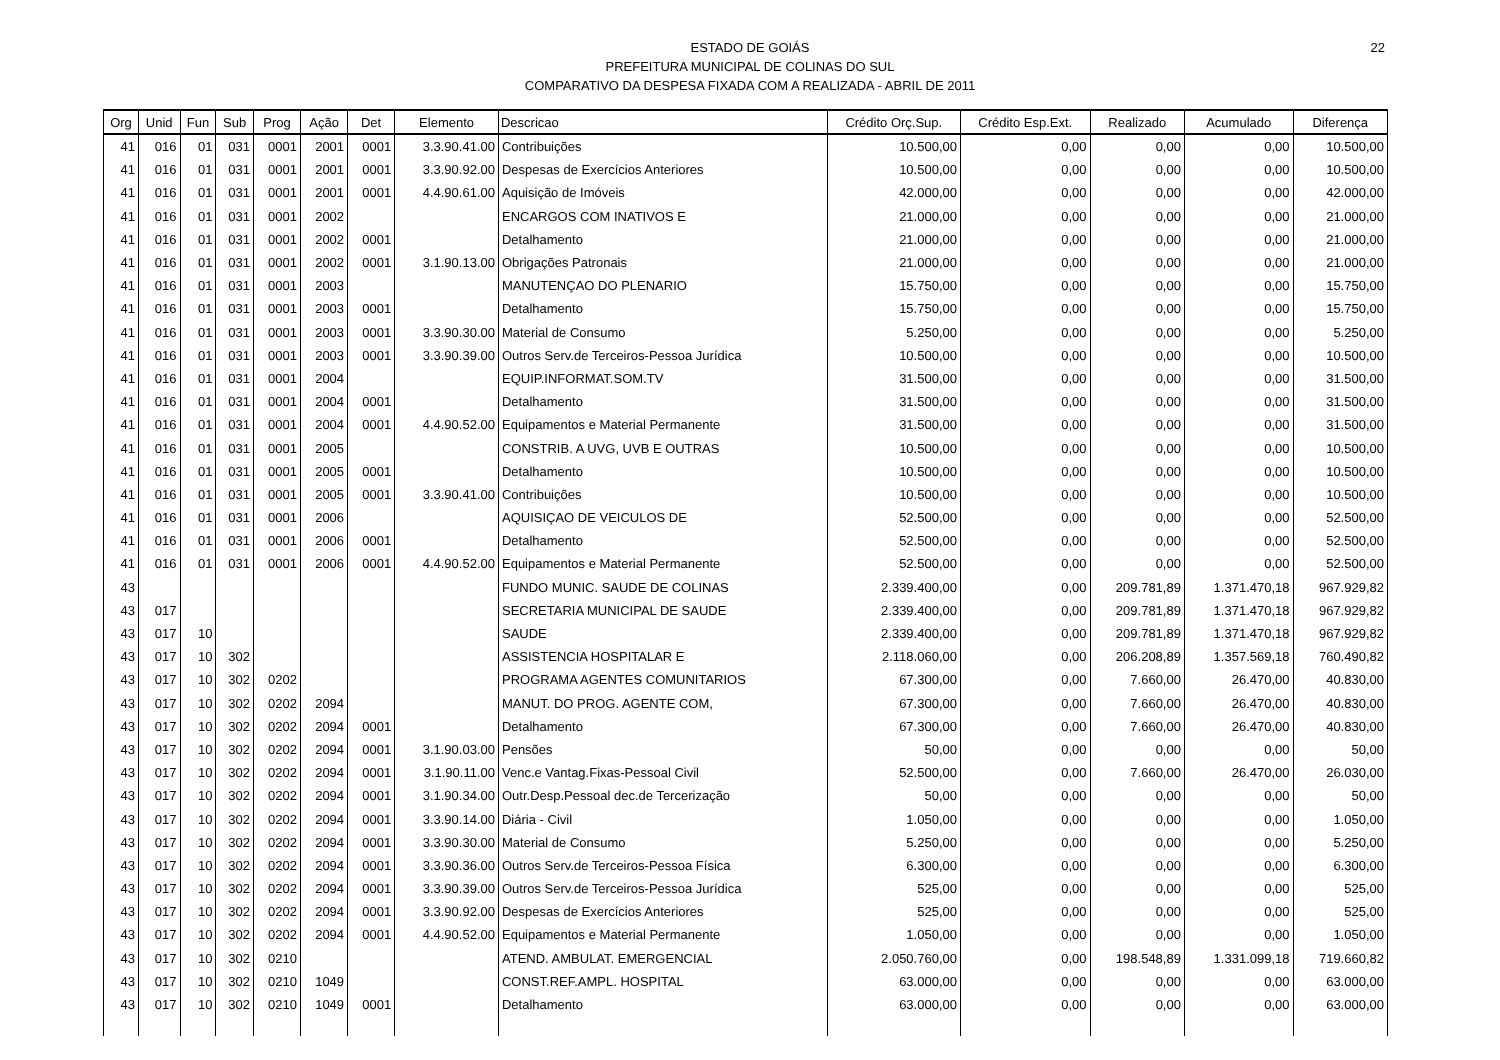22
ESTADO DE GOIÁS
PREFEITURA MUNICIPAL DE COLINAS DO SUL
COMPARATIVO DA DESPESA FIXADA COM A REALIZADA - ABRIL DE 2011
| Org | Unid | Fun | Sub | Prog | Ação | Det | Elemento | Descricao | Crédito Orç.Sup. | Crédito Esp.Ext. | Realizado | Acumulado | Diferença |
| --- | --- | --- | --- | --- | --- | --- | --- | --- | --- | --- | --- | --- | --- |
| 41 | 016 | 01 | 031 | 0001 | 2001 | 0001 | 3.3.90.41.00 | Contribuições | 10.500,00 | 0,00 | 0,00 | 0,00 | 10.500,00 |
| 41 | 016 | 01 | 031 | 0001 | 2001 | 0001 | 3.3.90.92.00 | Despesas de Exercícios Anteriores | 10.500,00 | 0,00 | 0,00 | 0,00 | 10.500,00 |
| 41 | 016 | 01 | 031 | 0001 | 2001 | 0001 | 4.4.90.61.00 | Aquisição de Imóveis | 42.000,00 | 0,00 | 0,00 | 0,00 | 42.000,00 |
| 41 | 016 | 01 | 031 | 0001 | 2002 | | | ENCARGOS COM INATIVOS E | 21.000,00 | 0,00 | 0,00 | 0,00 | 21.000,00 |
| 41 | 016 | 01 | 031 | 0001 | 2002 | 0001 | | Detalhamento | 21.000,00 | 0,00 | 0,00 | 0,00 | 21.000,00 |
| 41 | 016 | 01 | 031 | 0001 | 2002 | 0001 | 3.1.90.13.00 | Obrigações Patronais | 21.000,00 | 0,00 | 0,00 | 0,00 | 21.000,00 |
| 41 | 016 | 01 | 031 | 0001 | 2003 | | | MANUTENÇAO DO PLENARIO | 15.750,00 | 0,00 | 0,00 | 0,00 | 15.750,00 |
| 41 | 016 | 01 | 031 | 0001 | 2003 | 0001 | | Detalhamento | 15.750,00 | 0,00 | 0,00 | 0,00 | 15.750,00 |
| 41 | 016 | 01 | 031 | 0001 | 2003 | 0001 | 3.3.90.30.00 | Material de Consumo | 5.250,00 | 0,00 | 0,00 | 0,00 | 5.250,00 |
| 41 | 016 | 01 | 031 | 0001 | 2003 | 0001 | 3.3.90.39.00 | Outros Serv.de Terceiros-Pessoa Jurídica | 10.500,00 | 0,00 | 0,00 | 0,00 | 10.500,00 |
| 41 | 016 | 01 | 031 | 0001 | 2004 | | | EQUIP.INFORMAT.SOM.TV | 31.500,00 | 0,00 | 0,00 | 0,00 | 31.500,00 |
| 41 | 016 | 01 | 031 | 0001 | 2004 | 0001 | | Detalhamento | 31.500,00 | 0,00 | 0,00 | 0,00 | 31.500,00 |
| 41 | 016 | 01 | 031 | 0001 | 2004 | 0001 | 4.4.90.52.00 | Equipamentos e Material Permanente | 31.500,00 | 0,00 | 0,00 | 0,00 | 31.500,00 |
| 41 | 016 | 01 | 031 | 0001 | 2005 | | | CONSTRIB. A UVG, UVB E OUTRAS | 10.500,00 | 0,00 | 0,00 | 0,00 | 10.500,00 |
| 41 | 016 | 01 | 031 | 0001 | 2005 | 0001 | | Detalhamento | 10.500,00 | 0,00 | 0,00 | 0,00 | 10.500,00 |
| 41 | 016 | 01 | 031 | 0001 | 2005 | 0001 | 3.3.90.41.00 | Contribuições | 10.500,00 | 0,00 | 0,00 | 0,00 | 10.500,00 |
| 41 | 016 | 01 | 031 | 0001 | 2006 | | | AQUISIÇAO DE VEICULOS DE | 52.500,00 | 0,00 | 0,00 | 0,00 | 52.500,00 |
| 41 | 016 | 01 | 031 | 0001 | 2006 | 0001 | | Detalhamento | 52.500,00 | 0,00 | 0,00 | 0,00 | 52.500,00 |
| 41 | 016 | 01 | 031 | 0001 | 2006 | 0001 | 4.4.90.52.00 | Equipamentos e Material Permanente | 52.500,00 | 0,00 | 0,00 | 0,00 | 52.500,00 |
| 43 | | | | | | | | FUNDO MUNIC. SAUDE DE COLINAS | 2.339.400,00 | 0,00 | 209.781,89 | 1.371.470,18 | 967.929,82 |
| 43 | 017 | | | | | | | SECRETARIA MUNICIPAL DE SAUDE | 2.339.400,00 | 0,00 | 209.781,89 | 1.371.470,18 | 967.929,82 |
| 43 | 017 | 10 | | | | | | SAUDE | 2.339.400,00 | 0,00 | 209.781,89 | 1.371.470,18 | 967.929,82 |
| 43 | 017 | 10 | 302 | | | | | ASSISTENCIA HOSPITALAR E | 2.118.060,00 | 0,00 | 206.208,89 | 1.357.569,18 | 760.490,82 |
| 43 | 017 | 10 | 302 | 0202 | | | | PROGRAMA AGENTES COMUNITARIOS | 67.300,00 | 0,00 | 7.660,00 | 26.470,00 | 40.830,00 |
| 43 | 017 | 10 | 302 | 0202 | 2094 | | | MANUT. DO PROG. AGENTE COM, | 67.300,00 | 0,00 | 7.660,00 | 26.470,00 | 40.830,00 |
| 43 | 017 | 10 | 302 | 0202 | 2094 | 0001 | | Detalhamento | 67.300,00 | 0,00 | 7.660,00 | 26.470,00 | 40.830,00 |
| 43 | 017 | 10 | 302 | 0202 | 2094 | 0001 | 3.1.90.03.00 | Pensões | 50,00 | 0,00 | 0,00 | 0,00 | 50,00 |
| 43 | 017 | 10 | 302 | 0202 | 2094 | 0001 | 3.1.90.11.00 | Venc.e Vantag.Fixas-Pessoal Civil | 52.500,00 | 0,00 | 7.660,00 | 26.470,00 | 26.030,00 |
| 43 | 017 | 10 | 302 | 0202 | 2094 | 0001 | 3.1.90.34.00 | Outr.Desp.Pessoal dec.de Tercerização | 50,00 | 0,00 | 0,00 | 0,00 | 50,00 |
| 43 | 017 | 10 | 302 | 0202 | 2094 | 0001 | 3.3.90.14.00 | Diária - Civil | 1.050,00 | 0,00 | 0,00 | 0,00 | 1.050,00 |
| 43 | 017 | 10 | 302 | 0202 | 2094 | 0001 | 3.3.90.30.00 | Material de Consumo | 5.250,00 | 0,00 | 0,00 | 0,00 | 5.250,00 |
| 43 | 017 | 10 | 302 | 0202 | 2094 | 0001 | 3.3.90.36.00 | Outros Serv.de Terceiros-Pessoa Física | 6.300,00 | 0,00 | 0,00 | 0,00 | 6.300,00 |
| 43 | 017 | 10 | 302 | 0202 | 2094 | 0001 | 3.3.90.39.00 | Outros Serv.de Terceiros-Pessoa Jurídica | 525,00 | 0,00 | 0,00 | 0,00 | 525,00 |
| 43 | 017 | 10 | 302 | 0202 | 2094 | 0001 | 3.3.90.92.00 | Despesas de Exercícios Anteriores | 525,00 | 0,00 | 0,00 | 0,00 | 525,00 |
| 43 | 017 | 10 | 302 | 0202 | 2094 | 0001 | 4.4.90.52.00 | Equipamentos e Material Permanente | 1.050,00 | 0,00 | 0,00 | 0,00 | 1.050,00 |
| 43 | 017 | 10 | 302 | 0210 | | | | ATEND. AMBULAT. EMERGENCIAL | 2.050.760,00 | 0,00 | 198.548,89 | 1.331.099,18 | 719.660,82 |
| 43 | 017 | 10 | 302 | 0210 | 1049 | | | CONST.REF.AMPL. HOSPITAL | 63.000,00 | 0,00 | 0,00 | 0,00 | 63.000,00 |
| 43 | 017 | 10 | 302 | 0210 | 1049 | 0001 | | Detalhamento | 63.000,00 | 0,00 | 0,00 | 0,00 | 63.000,00 |